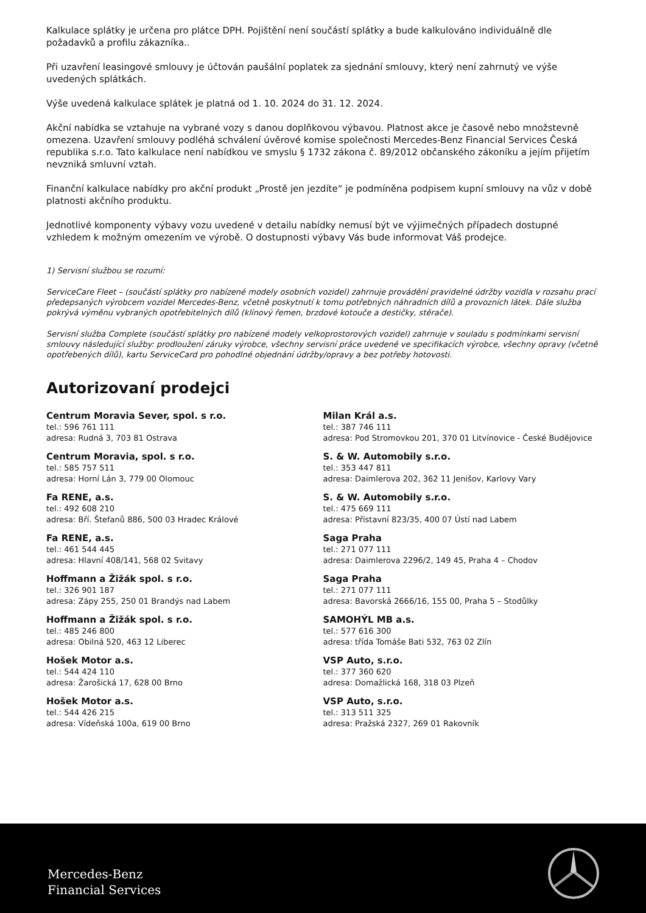Kalkulace splátky je určena pro plátce DPH. Pojištění není součástí splátky a bude kalkulováno individuálně dle požadavků a profilu zákazníka..
Při uzavření leasingové smlouvy je účtován paušální poplatek za sjednání smlouvy, který není zahrnutý ve výše uvedených splátkách.
Výše uvedená kalkulace splátek je platná od 1. 10. 2024 do 31. 12. 2024.
Akční nabídka se vztahuje na vybrané vozy s danou doplňkovou výbavou. Platnost akce je časově nebo množstevně omezena. Uzavření smlouvy podléhá schválení úvěrové komise společnosti Mercedes-Benz Financial Services Česká republika s.r.o. Tato kalkulace není nabídkou ve smyslu § 1732 zákona č. 89/2012 občanského zákoníku a jejím přijetím nevzniká smluvní vztah.
Finanční kalkulace nabídky pro akční produkt „Prostě jen jezdíte“ je podmíněna podpisem kupní smlouvy na vůz v době platnosti akčního produktu.
Jednotlivé komponenty výbavy vozu uvedené v detailu nabídky nemusí být ve výjimečných případech dostupné vzhledem k možným omezením ve výrobě. O dostupnosti výbavy Vás bude informovat Váš prodejce.
1) Servisní službou se rozumí:
ServiceCare Fleet – (součástí splátky pro nabízené modely osobních vozidel) zahrnuje provádění pravidelné údržby vozidla v rozsahu prací předepsaných výrobcem vozidel Mercedes-Benz, včetně poskytnutí k tomu potřebných náhradních dílů a provozních látek. Dále služba pokrývá výměnu vybraných opotřebitelných dílů (klínový řemen, brzdové kotouče a destičky, stěrače).
Servisní služba Complete (součástí splátky pro nabízené modely velkoprostorových vozidel) zahrnuje v souladu s podmínkami servisní smlouvy následující služby: prodloužení záruky výrobce, všechny servisní práce uvedené ve specifikacích výrobce, všechny opravy (včetně opotřebených dílů), kartu ServiceCard pro pohodlné objednání údržby/opravy a bez potřeby hotovosti.
Autorizovaní prodejci
Centrum Moravia Sever, spol. s r.o.
tel.: 596 761 111
adresa: Rudná 3, 703 81 Ostrava
Centrum Moravia, spol. s r.o.
tel.: 585 757 511
adresa: Horní Lán 3, 779 00 Olomouc
Fa RENE, a.s.
tel.: 492 608 210
adresa: Bří. Štefanů 886, 500 03 Hradec Králové
Fa RENE, a.s.
tel.: 461 544 445
adresa: Hlavní 408/141, 568 02 Svitavy
Hoffmann a Žižák spol. s r.o.
tel.: 326 901 187
adresa: Zápy 255, 250 01 Brandýs nad Labem
Hoffmann a Žižák spol. s r.o.
tel.: 485 246 800
adresa: Obilná 520, 463 12 Liberec
Hošek Motor a.s.
tel.: 544 424 110
adresa: Žarošická 17, 628 00 Brno
Hošek Motor a.s.
tel.: 544 426 215
adresa: Vídeňská 100a, 619 00 Brno
Milan Král a.s.
tel.: 387 746 111
adresa: Pod Stromovkou 201, 370 01 Litvínovice - České Budějovice
S. & W. Automobily s.r.o.
tel.: 353 447 811
adresa: Daimlerova 202, 362 11 Jenišov, Karlovy Vary
S. & W. Automobily s.r.o.
tel.: 475 669 111
adresa: Přístavní 823/35, 400 07 Ústí nad Labem
Saga Praha
tel.: 271 077 111
adresa: Daimlerova 2296/2, 149 45, Praha 4 – Chodov
Saga Praha
tel.: 271 077 111
adresa: Bavorská 2666/16, 155 00, Praha 5 – Stodůlky
SAMOHÝL MB a.s.
tel.: 577 616 300
adresa: třída Tomáše Bati 532, 763 02 Zlín
VSP Auto, s.r.o.
tel.: 377 360 620
adresa: Domažlická 168, 318 03 Plzeň
VSP Auto, s.r.o.
tel.: 313 511 325
adresa: Pražská 2327, 269 01 Rakovník
Mercedes-Benz
Financial Services